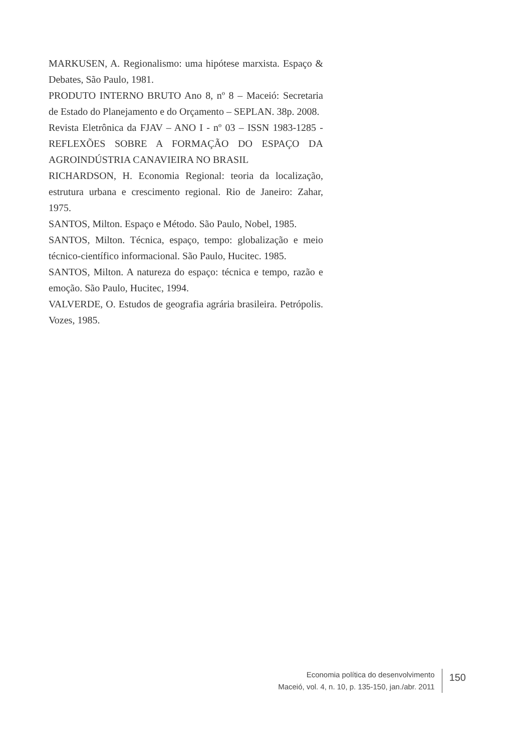MARKUSEN, A. Regionalismo: uma hipótese marxista. Espaço & Debates, São Paulo, 1981.
PRODUTO INTERNO BRUTO Ano 8, nº 8 – Maceió: Secretaria de Estado do Planejamento e do Orçamento – SEPLAN. 38p. 2008.
Revista Eletrônica da FJAV – ANO I - nº 03 – ISSN 1983-1285 - REFLEXÕES SOBRE A FORMAÇÃO DO ESPAÇO DA AGROINDÚSTRIA CANAVIEIRA NO BRASIL
RICHARDSON, H. Economia Regional: teoria da localização, estrutura urbana e crescimento regional. Rio de Janeiro: Zahar, 1975.
SANTOS, Milton. Espaço e Método. São Paulo, Nobel, 1985.
SANTOS, Milton. Técnica, espaço, tempo: globalização e meio técnico-científico informacional. São Paulo, Hucitec. 1985.
SANTOS, Milton. A natureza do espaço: técnica e tempo, razão e emoção. São Paulo, Hucitec, 1994.
VALVERDE, O. Estudos de geografia agrária brasileira. Petrópolis. Vozes, 1985.
Economia política do desenvolvimento
Maceió, vol. 4, n. 10, p. 135-150, jan./abr. 2011
150